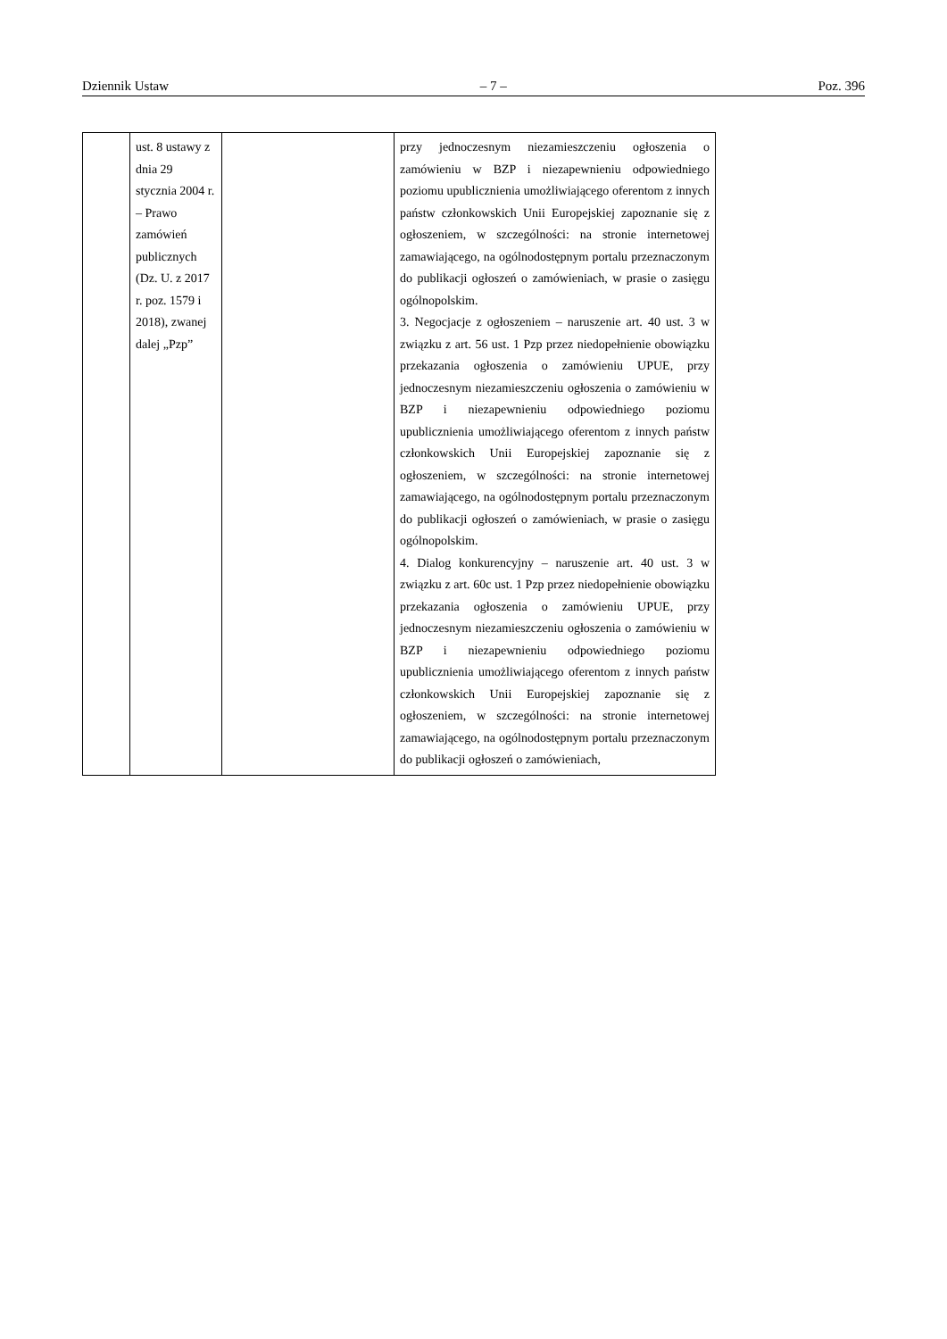Dziennik Ustaw – 7 – Poz. 396
| | ust. 8 ustawy z dnia 29 stycznia 2004 r. – Prawo zamówień publicznych (Dz. U. z 2017 r. poz. 1579 i 2018), zwanej dalej „Pzp” | | przy jednoczesnym niezamieszczeniu ogłoszenia o zamówieniu w BZP i niezapewnieniu odpowiedniego poziomu upublicznienia umożliwiającego oferentom z innych państw członkowskich Unii Europejskiej zapoznanie się z ogłoszeniem, w szczególności: na stronie internetowej zamawiającego, na ogólnodostępnym portalu przeznaczonym do publikacji ogłoszeń o zamówieniach, w prasie o zasięgu ogólnopolskim. 3. Negocjacje z ogłoszeniem – naruszenie art. 40 ust. 3 w związku z art. 56 ust. 1 Pzp przez niedopełnienie obowiązku przekazania ogłoszenia o zamówieniu UPUE, przy jednoczesnym niezamieszczeniu ogłoszenia o zamówieniu w BZP i niezapewnieniu odpowiedniego poziomu upublicznienia umożliwiającego oferentom z innych państw członkowskich Unii Europejskiej zapoznanie się z ogłoszeniem, w szczególności: na stronie internetowej zamawiającego, na ogólnodostępnym portalu przeznaczonym do publikacji ogłoszeń o zamówieniach, w prasie o zasięgu ogólnopolskim. 4. Dialog konkurencyjny – naruszenie art. 40 ust. 3 w związku z art. 60c ust. 1 Pzp przez niedopełnienie obowiązku przekazania ogłoszenia o zamówieniu UPUE, przy jednoczesnym niezamieszczeniu ogłoszenia o zamówieniu w BZP i niezapewnieniu odpowiedniego poziomu upublicznienia umożliwiającego oferentom z innych państw członkowskich Unii Europejskiej zapoznanie się z ogłoszeniem, w szczególności: na stronie internetowej zamawiającego, na ogólnodostępnym portalu przeznaczonym do publikacji ogłoszeń o zamówieniach, |